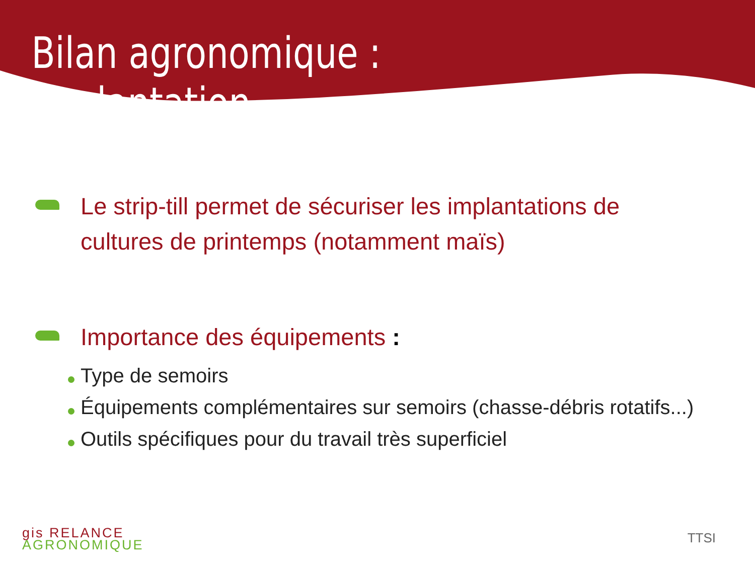Bilan agronomique : implantation
Le strip-till permet de sécuriser les implantations de cultures de printemps (notamment maïs)
Importance des équipements :
Type de semoirs
Équipements complémentaires sur semoirs (chasse-débris rotatifs...)
Outils spécifiques pour du travail très superficiel
gis RELANCE
AGRONOMIQUE
TTSI